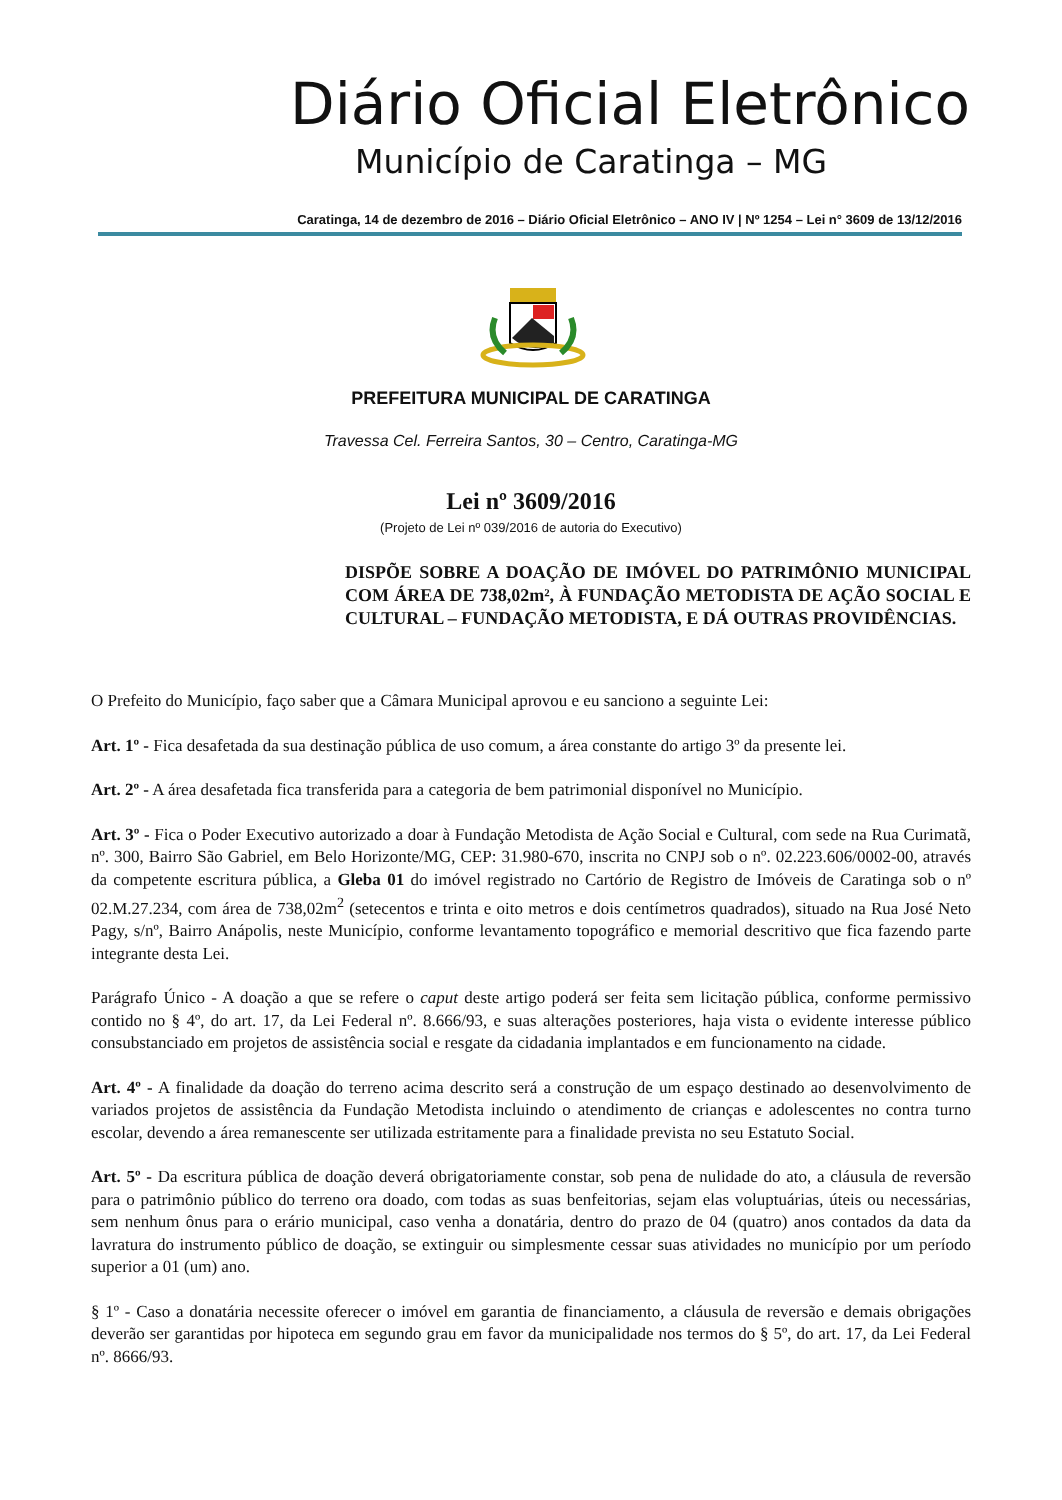Diário Oficial Eletrônico
Município de Caratinga – MG
Caratinga, 14 de dezembro de 2016 – Diário Oficial Eletrônico – ANO IV | Nº 1254 – Lei n° 3609 de 13/12/2016
PREFEITURA MUNICIPAL DE CARATINGA
Travessa Cel. Ferreira Santos, 30 – Centro, Caratinga-MG
Lei nº 3609/2016
(Projeto de Lei nº 039/2016 de autoria do Executivo)
DISPÕE SOBRE A DOAÇÃO DE IMÓVEL DO PATRIMÔNIO MUNICIPAL COM ÁREA DE 738,02m², À FUNDAÇÃO METODISTA DE AÇÃO SOCIAL E CULTURAL – FUNDAÇÃO METODISTA, E DÁ OUTRAS PROVIDÊNCIAS.
O Prefeito do Município, faço saber que a Câmara Municipal aprovou e eu sanciono a seguinte Lei:
Art. 1º - Fica desafetada da sua destinação pública de uso comum, a área constante do artigo 3º da presente lei.
Art. 2º - A área desafetada fica transferida para a categoria de bem patrimonial disponível no Município.
Art. 3º - Fica o Poder Executivo autorizado a doar à Fundação Metodista de Ação Social e Cultural, com sede na Rua Curimatã, nº. 300, Bairro São Gabriel, em Belo Horizonte/MG, CEP: 31.980-670, inscrita no CNPJ sob o nº. 02.223.606/0002-00, através da competente escritura pública, a Gleba 01 do imóvel registrado no Cartório de Registro de Imóveis de Caratinga sob o nº 02.M.27.234, com área de 738,02m<sup>2</sup> (setecentos e trinta e oito metros e dois centímetros quadrados), situado na Rua José Neto Pagy, s/nº, Bairro Anápolis, neste Município, conforme levantamento topográfico e memorial descritivo que fica fazendo parte integrante desta Lei.
Parágrafo Único - A doação a que se refere o caput deste artigo poderá ser feita sem licitação pública, conforme permissivo contido no § 4º, do art. 17, da Lei Federal nº. 8.666/93, e suas alterações posteriores, haja vista o evidente interesse público consubstanciado em projetos de assistência social e resgate da cidadania implantados e em funcionamento na cidade.
Art. 4º - A finalidade da doação do terreno acima descrito será a construção de um espaço destinado ao desenvolvimento de variados projetos de assistência da Fundação Metodista incluindo o atendimento de crianças e adolescentes no contra turno escolar, devendo a área remanescente ser utilizada estritamente para a finalidade prevista no seu Estatuto Social.
Art. 5º - Da escritura pública de doação deverá obrigatoriamente constar, sob pena de nulidade do ato, a cláusula de reversão para o patrimônio público do terreno ora doado, com todas as suas benfeitorias, sejam elas voluptuárias, úteis ou necessárias, sem nenhum ônus para o erário municipal, caso venha a donatária, dentro do prazo de 04 (quatro) anos contados da data da lavratura do instrumento público de doação, se extinguir ou simplesmente cessar suas atividades no município por um período superior a 01 (um) ano.
§ 1º - Caso a donatária necessite oferecer o imóvel em garantia de financiamento, a cláusula de reversão e demais obrigações deverão ser garantidas por hipoteca em segundo grau em favor da municipalidade nos termos do § 5º, do art. 17, da Lei Federal nº. 8666/93.